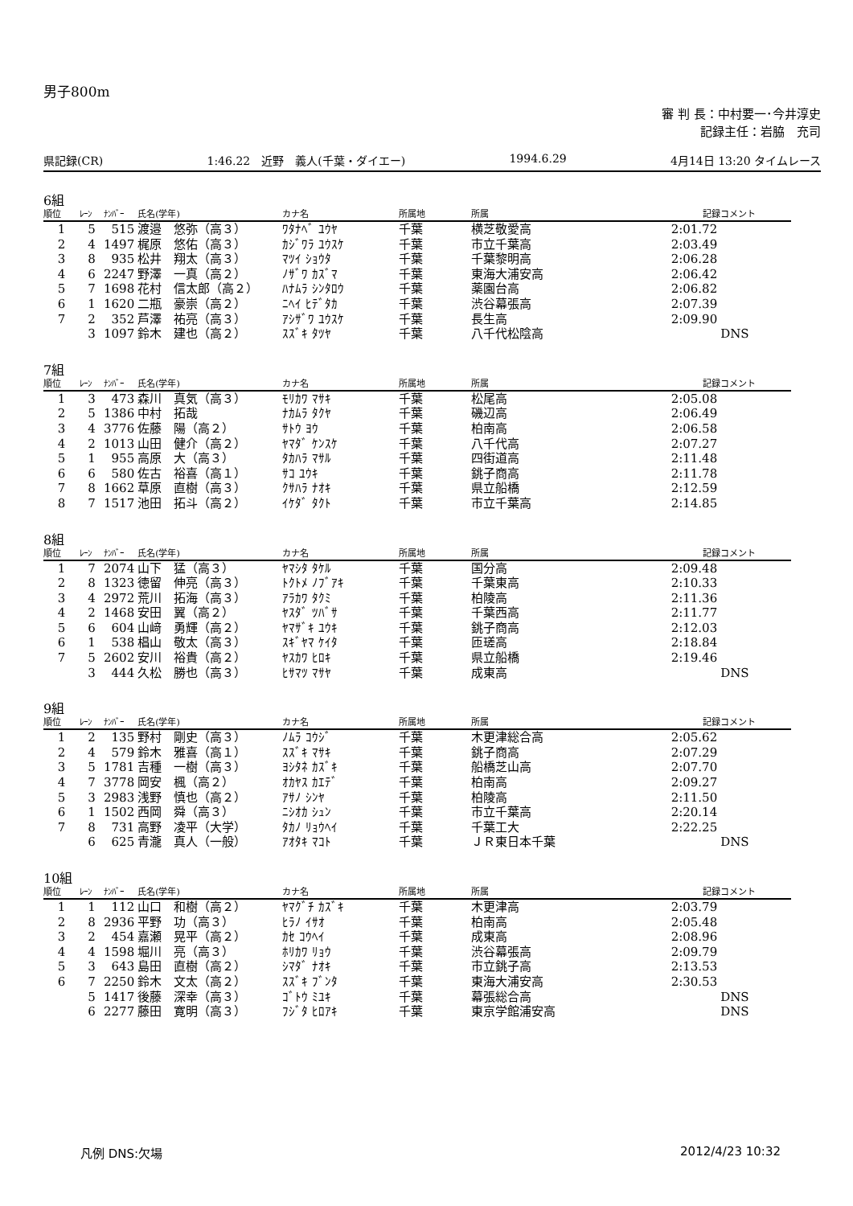男子800m
審 判 長：中村要一･今井淳史
記録主任：岩脇　充司
県記録(CR) 1:46.22　近野　義人(千葉・ダイエー) 1994.6.29 4月14日 13:20 タイムレース
6組
| 順位 | ﾚｰﾝ | ﾅﾝﾊﾞｰ | 氏名(学年) | カナ名 | 所属地 | 所属 | 記録 | コメント |
| --- | --- | --- | --- | --- | --- | --- | --- | --- |
| 1 | 5 | 515 | 渡邉 悠弥（高３） | ﾜﾀﾅﾍﾞ ﾕｳﾔ | 千葉 | 横芝敬愛高 | 2:01.72 | |
| 2 | 4 | 1497 | 梶原 悠佑（高３） | ｶｼﾞﾜﾗ ﾕｳｽｹ | 千葉 | 市立千葉高 | 2:03.49 | |
| 3 | 8 | 935 | 松井 翔太（高３） | ﾏﾂｲ ｼｮｳﾀ | 千葉 | 千葉黎明高 | 2:06.28 | |
| 4 | 6 | 2247 | 野澤 一真（高２） | ﾉｻﾞﾜ ｶｽﾞﾏ | 千葉 | 東海大浦安高 | 2:06.42 | |
| 5 | 7 | 1698 | 花村 信太郎（高２） | ﾊﾅﾑﾗ ｼﾝﾀﾛｳ | 千葉 | 薬園台高 | 2:06.82 | |
| 6 | 1 | 1620 | 二瓶 豪崇（高２） | ﾆﾍｲ ﾋﾃﾞﾀｶ | 千葉 | 渋谷幕張高 | 2:07.39 | |
| 7 | 2 | 352 | 芦澤 祐亮（高３） | ｱｼｻﾞﾜ ﾕｳｽｹ | 千葉 | 長生高 | 2:09.90 | |
| | 3 | 1097 | 鈴木 建也（高２） | ｽｽﾞｷ ﾀﾂﾔ | 千葉 | 八千代松陰高 | | DNS |
7組
| 順位 | ﾚｰﾝ | ﾅﾝﾊﾞｰ | 氏名(学年) | カナ名 | 所属地 | 所属 | 記録 | コメント |
| --- | --- | --- | --- | --- | --- | --- | --- | --- |
| 1 | 3 | 473 | 森川 真気（高３） | ﾓﾘｶﾜ ﾏｻｷ | 千葉 | 松尾高 | 2:05.08 | |
| 2 | 5 | 1386 | 中村 拓哉 | ﾅｶﾑﾗ ﾀｸﾔ | 千葉 | 磯辺高 | 2:06.49 | |
| 3 | 4 | 3776 | 佐藤 陽（高２） | ｻﾄｳ ﾖｳ | 千葉 | 柏南高 | 2:06.58 | |
| 4 | 2 | 1013 | 山田 健介（高２） | ﾔﾏﾀﾞ ｹﾝｽｹ | 千葉 | 八千代高 | 2:07.27 | |
| 5 | 1 | 955 | 高原 大（高３） | ﾀｶﾊﾗ ﾏｻﾙ | 千葉 | 四街道高 | 2:11.48 | |
| 6 | 6 | 580 | 佐古 裕喜（高１） | ｻｺ ﾕｳｷ | 千葉 | 銚子商高 | 2:11.78 | |
| 7 | 8 | 1662 | 草原 直樹（高３） | ｸｻﾊﾗ ﾅｵｷ | 千葉 | 県立船橋 | 2:12.59 | |
| 8 | 7 | 1517 | 池田 拓斗（高２） | ｲｹﾀﾞ ﾀｸﾄ | 千葉 | 市立千葉高 | 2:14.85 | |
8組
| 順位 | ﾚｰﾝ | ﾅﾝﾊﾞｰ | 氏名(学年) | カナ名 | 所属地 | 所属 | 記録 | コメント |
| --- | --- | --- | --- | --- | --- | --- | --- | --- |
| 1 | 7 | 2074 | 山下 猛（高３） | ﾔﾏｼﾀ ﾀｹﾙ | 千葉 | 国分高 | 2:09.48 | |
| 2 | 8 | 1323 | 徳留 伸亮（高３） | ﾄｸﾄﾒ ﾉﾌﾞｱｷ | 千葉 | 千葉東高 | 2:10.33 | |
| 3 | 4 | 2972 | 荒川 拓海（高３） | ｱﾗｶﾜ ﾀｸﾐ | 千葉 | 柏陵高 | 2:11.36 | |
| 4 | 2 | 1468 | 安田 翼（高２） | ﾔｽﾀﾞ ﾂﾊﾞｻ | 千葉 | 千葉西高 | 2:11.77 | |
| 5 | 6 | 604 | 山﨑 勇輝（高２） | ﾔﾏｻﾞｷ ﾕｳｷ | 千葉 | 銚子商高 | 2:12.03 | |
| 6 | 1 | 538 | 椙山 敬太（高３） | ｽｷﾞﾔﾏ ｹｲﾀ | 千葉 | 匝瑳高 | 2:18.84 | |
| 7 | 5 | 2602 | 安川 裕貴（高２） | ﾔｽｶﾜ ﾋﾛｷ | 千葉 | 県立船橋 | 2:19.46 | |
| | 3 | 444 | 久松 勝也（高３） | ﾋｻﾏﾂ ﾏｻﾔ | 千葉 | 成東高 | | DNS |
9組
| 順位 | ﾚｰﾝ | ﾅﾝﾊﾞｰ | 氏名(学年) | カナ名 | 所属地 | 所属 | 記録 | コメント |
| --- | --- | --- | --- | --- | --- | --- | --- | --- |
| 1 | 2 | 135 | 野村 剛史（高３） | ﾉﾑﾗ ｺｳｼﾞ | 千葉 | 木更津総合高 | 2:05.62 | |
| 2 | 4 | 579 | 鈴木 雅喜（高１） | ｽｽﾞｷ ﾏｻｷ | 千葉 | 銚子商高 | 2:07.29 | |
| 3 | 5 | 1781 | 吉種 一樹（高３） | ﾖｼﾀﾈ ｶｽﾞｷ | 千葉 | 船橋芝山高 | 2:07.70 | |
| 4 | 7 | 3778 | 岡安 楓（高２） | ｵｶﾔｽ ｶｴﾃﾞ | 千葉 | 柏南高 | 2:09.27 | |
| 5 | 3 | 2983 | 浅野 慎也（高２） | ｱｻﾉ ｼﾝﾔ | 千葉 | 柏陵高 | 2:11.50 | |
| 6 | 1 | 1502 | 西岡 舜（高３） | ﾆｼｵｶ ｼｭﾝ | 千葉 | 市立千葉高 | 2:20.14 | |
| 7 | 8 | 731 | 高野 凌平（大学） | ﾀｶﾉ ﾘｮｳﾍｲ | 千葉 | 千葉工大 | 2:22.25 | |
| | 6 | 625 | 青瀧 真人（一般） | ｱｵﾀｷ ﾏｺﾄ | 千葉 | ＪＲ東日本千葉 | | DNS |
10組
| 順位 | ﾚｰﾝ | ﾅﾝﾊﾞｰ | 氏名(学年) | カナ名 | 所属地 | 所属 | 記録 | コメント |
| --- | --- | --- | --- | --- | --- | --- | --- | --- |
| 1 | 1 | 112 | 山口 和樹（高２） | ﾔﾏｸﾞﾁ ｶｽﾞｷ | 千葉 | 木更津高 | 2:03.79 | |
| 2 | 8 | 2936 | 平野 功（高３） | ﾋﾗﾉ ｲｻｵ | 千葉 | 柏南高 | 2:05.48 | |
| 3 | 2 | 454 | 嘉瀬 晃平（高２） | ｶｾ ｺｳﾍｲ | 千葉 | 成東高 | 2:08.96 | |
| 4 | 4 | 1598 | 堀川 亮（高３） | ﾎﾘｶﾜ ﾘｮｳ | 千葉 | 渋谷幕張高 | 2:09.79 | |
| 5 | 3 | 643 | 島田 直樹（高２） | ｼﾏﾀﾞ ﾅｵｷ | 千葉 | 市立銚子高 | 2:13.53 | |
| 6 | 7 | 2250 | 鈴木 文太（高２） | ｽｽﾞｷ ﾌﾞﾝﾀ | 千葉 | 東海大浦安高 | 2:30.53 | |
| | 5 | 1417 | 後藤 深幸（高３） | ｺﾞﾄｳ ﾐﾕｷ | 千葉 | 幕張総合高 | | DNS |
| | 6 | 2277 | 藤田 寛明（高３） | ﾌｼﾞﾀ ﾋﾛｱｷ | 千葉 | 東京学館浦安高 | | DNS |
凡例 DNS:欠場 2012/4/23 10:32